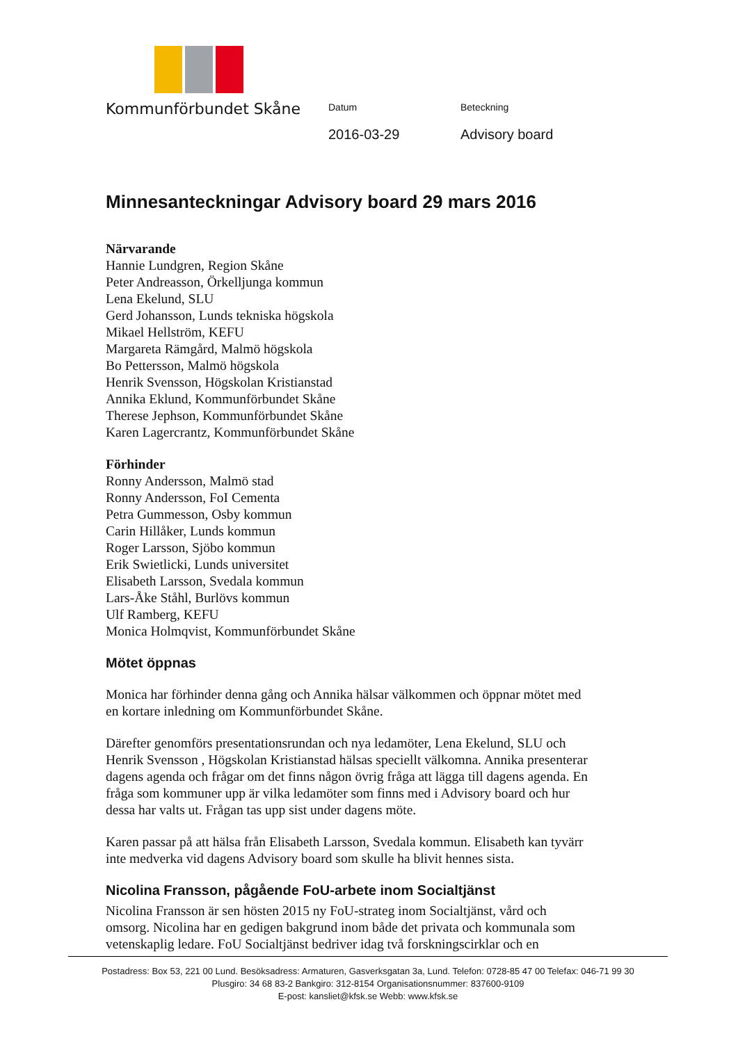Kommunförbundet Skåne
Datum
2016-03-29
Beteckning
Advisory board
Minnesanteckningar Advisory board 29 mars 2016
Närvarande
Hannie Lundgren, Region Skåne
Peter Andreasson, Örkelljunga kommun
Lena Ekelund, SLU
Gerd Johansson, Lunds tekniska högskola
Mikael Hellström, KEFU
Margareta Rämgård, Malmö högskola
Bo Pettersson, Malmö högskola
Henrik Svensson, Högskolan Kristianstad
Annika Eklund, Kommunförbundet Skåne
Therese Jephson, Kommunförbundet Skåne
Karen Lagercrantz, Kommunförbundet Skåne
Förhinder
Ronny Andersson, Malmö stad
Ronny Andersson, FoI Cementa
Petra Gummesson, Osby kommun
Carin Hillåker, Lunds kommun
Roger Larsson, Sjöbo kommun
Erik Swietlicki, Lunds universitet
Elisabeth Larsson, Svedala kommun
Lars-Åke Ståhl, Burlövs kommun
Ulf Ramberg, KEFU
Monica Holmqvist, Kommunförbundet Skåne
Mötet öppnas
Monica har förhinder denna gång och Annika hälsar välkommen och öppnar mötet med en kortare inledning om Kommunförbundet Skåne.
Därefter genomförs presentationsrundan och nya ledamöter, Lena Ekelund, SLU och Henrik Svensson , Högskolan Kristianstad hälsas speciellt välkomna. Annika presenterar dagens agenda och frågar om det finns någon övrig fråga att lägga till dagens agenda. En fråga som kommuner upp är vilka ledamöter som finns med i Advisory board och hur dessa har valts ut. Frågan tas upp sist under dagens möte.
Karen passar på att hälsa från Elisabeth Larsson, Svedala kommun. Elisabeth kan tyvärr inte medverka vid dagens Advisory board som skulle ha blivit hennes sista.
Nicolina Fransson, pågående FoU-arbete inom Socialtjänst
Nicolina Fransson är sen hösten 2015 ny FoU-strateg inom Socialtjänst, vård och omsorg. Nicolina har en gedigen bakgrund inom både det privata och kommunala som vetenskaplig ledare. FoU Socialtjänst bedriver idag två forskningscirklar och en
Postadress: Box 53, 221 00 Lund. Besöksadress: Armaturen, Gasverksgatan 3a, Lund. Telefon: 0728-85 47 00 Telefax: 046-71 99 30
Plusgiro: 34 68 83-2 Bankgiro: 312-8154 Organisationsnummer: 837600-9109
E-post: kansliet@kfsk.se Webb: www.kfsk.se